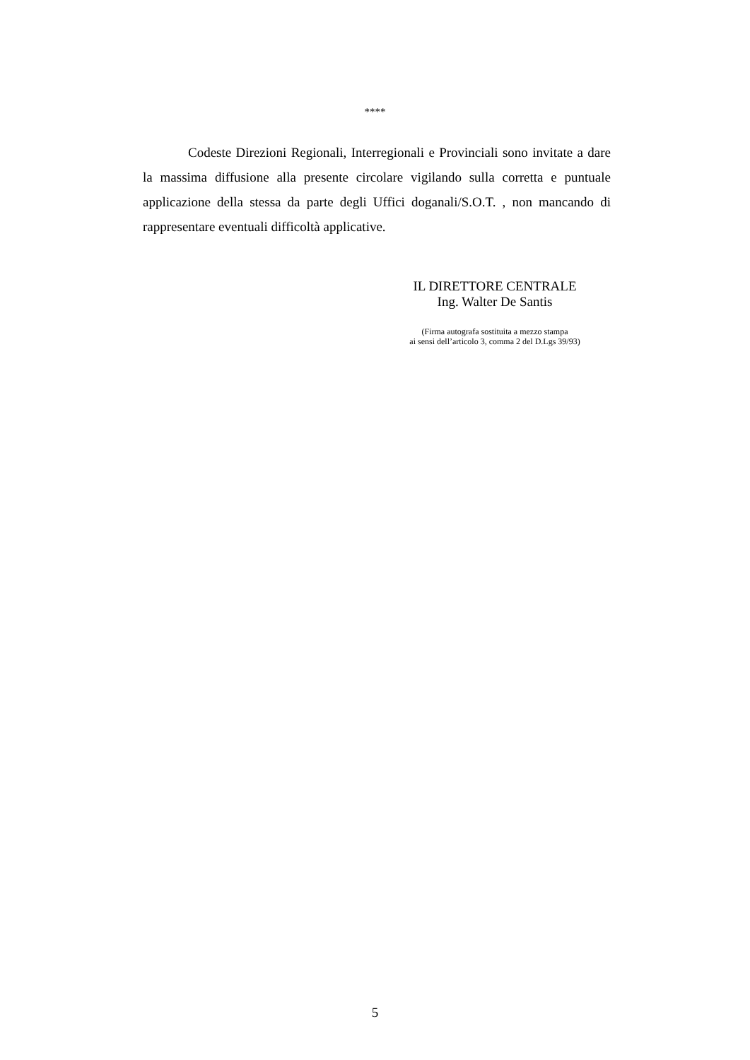****
Codeste Direzioni Regionali, Interregionali e Provinciali sono invitate a dare la massima diffusione alla presente circolare vigilando sulla corretta e puntuale applicazione della stessa da parte degli Uffici doganali/S.O.T. , non mancando di rappresentare eventuali difficoltà applicative.
IL DIRETTORE CENTRALE
Ing. Walter De Santis
(Firma autografa sostituita a mezzo stampa
ai sensi dell’articolo 3, comma 2 del D.Lgs 39/93)
5